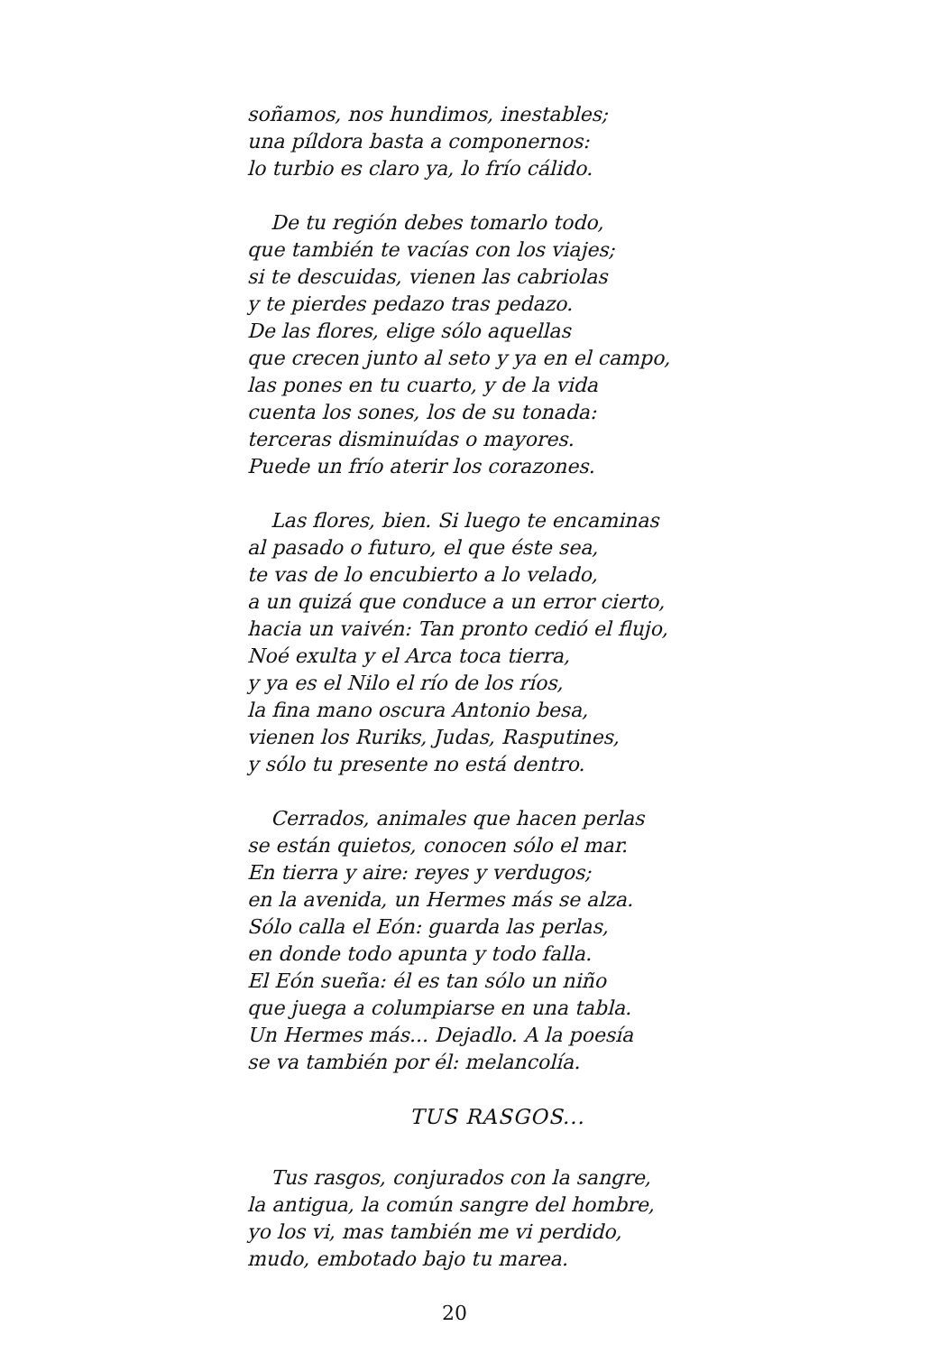soñamos, nos hundimos, inestables;
una píldora basta a componernos:
lo turbio es claro ya, lo frío cálido.
De tu región debes tomarlo todo,
que también te vacías con los viajes;
si te descuidas, vienen las cabriolas
y te pierdes pedazo tras pedazo.
De las flores, elige sólo aquellas
que crecen junto al seto y ya en el campo,
las pones en tu cuarto, y de la vida
cuenta los sones, los de su tonada:
terceras disminuídas o mayores.
Puede un frío aterir los corazones.
Las flores, bien. Si luego te encaminas
al pasado o futuro, el que éste sea,
te vas de lo encubierto a lo velado,
a un quizá que conduce a un error cierto,
hacia un vaivén: Tan pronto cedió el flujo,
Noé exulta y el Arca toca tierra,
y ya es el Nilo el río de los ríos,
la fina mano oscura Antonio besa,
vienen los Ruriks, Judas, Rasputines,
y sólo tu presente no está dentro.
Cerrados, animales que hacen perlas
se están quietos, conocen sólo el mar.
En tierra y aire: reyes y verdugos;
en la avenida, un Hermes más se alza.
Sólo calla el Eón: guarda las perlas,
en donde todo apunta y todo falla.
El Eón sueña: él es tan sólo un niño
que juega a columpiarse en una tabla.
Un Hermes más... Dejadlo. A la poesía
se va también por él: melancolía.
TUS RASGOS...
Tus rasgos, conjurados con la sangre,
la antigua, la común sangre del hombre,
yo los vi, mas también me vi perdido,
mudo, embotado bajo tu marea.
20